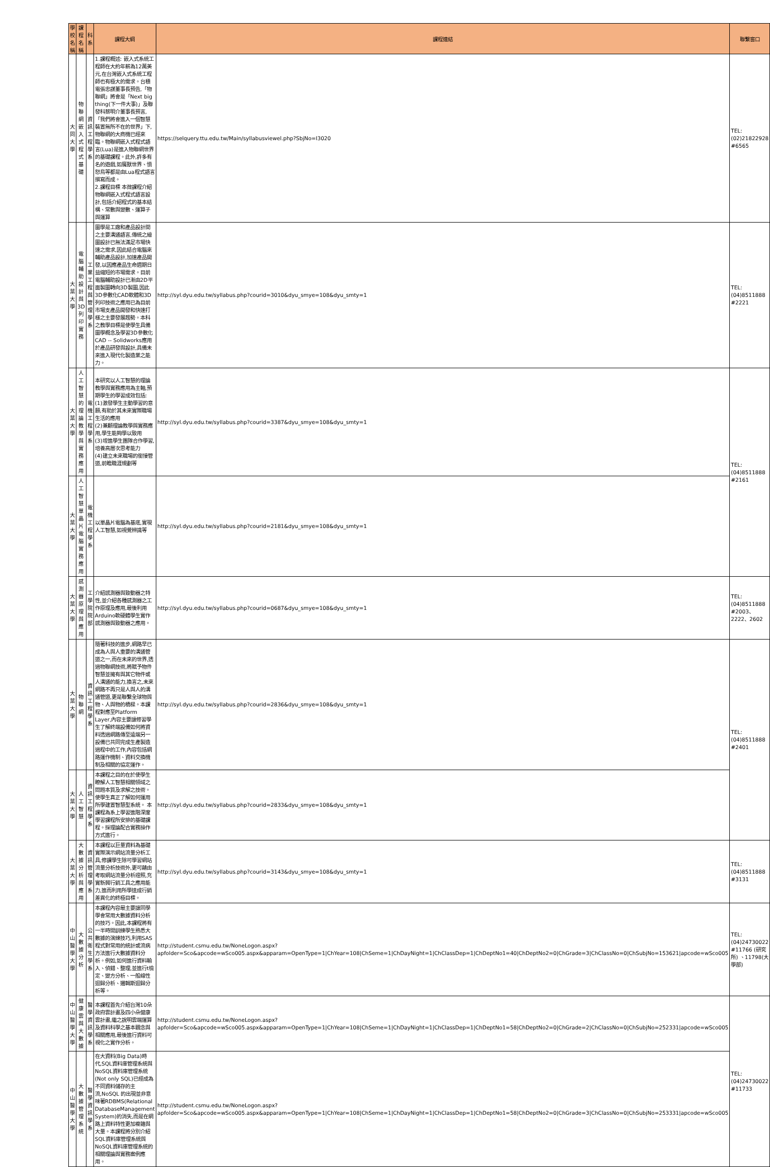| 學校名稱 | 課程名稱 | 科系 | 課程大綱 | 課程連結 | 聯繫窗口 |
| --- | --- | --- | --- | --- | --- |
| 大同大學 | 物聯網嵌入式程式基礎 | 資訊工程學系 | 1.課程概述: 嵌入式系統工程師在大約年薪為12萬美元,在台灣嵌入式系統工程師也有極大的需求。台積電張忠謀董事長預告,「物聯網」將會是「Next big thing(下一件大事)」及聯發科蔡明介董事長預言,「我們將會進入一個智慧裝置無所不在的世界」下,物聯網的大商機已經來臨。物聯網嵌入式程式語言(Lua)是進入物聯網世界的基礎課程。此外,許多有名的遊戲,如魔獸世界、憤怒鳥等都是由Lua程式語言撰寫而成。 2.課程目標 本微課程介紹物聯網嵌入式程式語言設計,包括介紹程式的基本結構、常數與變數、運算子與運算 | https://selquery.ttu.edu.tw/Main/syllabusviewel.php?SbjNo=I3020 | TEL:(02)21822928 #6565 |
| 大葉大學 | 電腦輔助設計與3D列印實務 | 工業工程與管理學系 | 圖學是工廠和產品設計間之主要溝通語言,傳統之繪圖設計已無法滿足市場快速之需求,因此結合電腦來輔助產品設計,加速產品開發,以因應產品生命週期日益縮短的市場需求。目前電腦輔助設計已漸由2D平面製圖轉向3D製圖,因此3D參數化CAD軟體和3D列印技術之應用已為目前市場支產品開發和快速打樣之主要發展趨勢。本科之教學目標是使學生具備圖學概念及學習3D參數化CAD -- Solidworks應用於產品研發與設計,具備未來進入現代化製造業之能力。 | http://syl.dyu.edu.tw/syllabus.php?courid=3010&dyu_smye=108&dyu_smty=1 | TEL:(04)8511888 #2221 |
| 大葉大學 | 人工智慧的理論教學與實務應用 | 電機工程學系 | 本研究以人工智慧的理論教學與實務應用為主軸,預期學生的學習成效包括: (1)激發學生主動學習的意願,有助於其未來實際職場生活的應用 (2)兼顧理論教學與實務應用,學生能夠學以致用 (3)增進學生團隊合作學習,培養高層次思考能力 (4)建立未來職場的銜接管道,前瞻職涯規劃等 | http://syl.dyu.edu.tw/syllabus.php?courid=3387&dyu_smye=108&dyu_smty=1 | TEL:(04)8511888 #2161 |
| 大葉大學 | 人工智慧單晶片電腦實務應用 | 電機工程學系 | 以單晶片電腦為基底,實現人工智慧,如視覺辨識等 | http://syl.dyu.edu.tw/syllabus.php?courid=2181&dyu_smye=108&dyu_smty=1 | |
| 大葉大學 | 感測器原理與應用 | 工學院院部 | 介紹感測器與致動器之特性,並介紹各種感測器之工作原理及應用,最後利用Arduino軟硬體學生實作感測器與致動器之應用。 | http://syl.dyu.edu.tw/syllabus.php?courid=0687&dyu_smye=108&dyu_smty=1 | TEL:(04)8511888 #2003、2222、2602 |
| 大葉大學 | 物聯網 | 資訊工程學系 | 隨著科技的進步,網路早已成為人與人重要的溝通管道之一,而在未來的世界,透過物聯網技術,將賦予物件智慧並擁有與其它物件或人溝通的能力,換言之,未來網路不再只是人與人的溝通管道,更是聯繫全球物與物、人與物的橋樑。本課程對應至Platform Layer,內容主要讓修習學生了解終端設備如何將資料透過網路傳至遠端另一設備已共同完成生產製造過程中的工作,內容包括網路運作機制、資料交換機制及相關的協定運作。 | http://syl.dyu.edu.tw/syllabus.php?courid=2836&dyu_smye=108&dyu_smty=1 | TEL:(04)8511888 #2401 |
| 大葉大學 | 人工智慧 | 資訊工程學系 | 本課程之目的在於使學生瞭解人工智慧相關領域之問題本質及求解之技術。使學生真正了解如何運用所學建置智慧型系統。 本課程為系上學習進階深度學習課程所安排的基礎課程。採理論配合實務操作方式進行。 | http://syl.dyu.edu.tw/syllabus.php?courid=2833&dyu_smye=108&dyu_smty=1 | |
| 大葉大學 | 大數據分析與應用 | 資訊管理學系 | 本課程以巨量資料為基礎實際演示網站流量分析工具,修課學生除可學習網站流量分析技術外,更可藉由考取網站流量分析證照,充實新興行銷工具之應用能力,進而利用所學達成行銷差異化的終極目標。 | http://syl.dyu.edu.tw/syllabus.php?courid=3143&dyu_smye=108&dyu_smty=1 | TEL:(04)8511888 #3131 |
| 中山醫學大學 | 大數據分析 | 公共衛生學系 | 本課程內容最主要讓同學學會常用大數據資料分析的技巧。因此,本課程將有一半時間訓練學生熟悉大數據的演練技巧,利用SAS程式對常用的統計或流病方法進行大數據資料分析。例如,如何進行資料輸入、偵錯、整理,並進行t檢定、變方分析、一般線性迴歸分析、邏輯斯迴歸分析等。 | http://student.csmu.edu.tw/NoneLogon.aspx?apfolder=Sco&apcode=wSco005.aspx&apparam=OpenType=1/ChYear=108/ChSeme=1/ChDayNight=1/ChClassDep=1/ChDeptNo1=40/ChDeptNo2=0/ChGrade=3/ChClassNo=0/ChSubjNo=153621/apcode=wSco005 | TEL:(04)24730022 #11766 (研究所) 、11798(大學部) |
| 中山醫學大學 | 健康雲與大數據 | 醫學資訊學系 | 本課程首先介紹台灣10朵政府雲計畫及四小朵健康雲計畫,繼之說明雲端運算及資料科學之基本觀念與相關應用,最後進行資料可視化之實作分析。 | http://student.csmu.edu.tw/NoneLogon.aspx?apfolder=Sco&apcode=wSco005.aspx&apparam=OpenType=1/ChYear=108/ChSeme=1/ChDayNight=1/ChClassDep=1/ChDeptNo1=58/ChDeptNo2=0/ChGrade=2/ChClassNo=0/ChSubjNo=252331/apcode=wSco005 | TEL:(04)24730022 #11733 |
| 中山醫學大學 | 大數據管理系統 | 醫學資訊學系 | 在大資料(Big Data)時代,SQL資料庫管理系統與NoSQL資料庫管理系統(Not only SQL)已經成為不同資料儲存的主流,NoSQL 的出現並非意味著RDBMS(Relational DatabaseManagement System)的消失,而是在網路上資料特性更加複雜與大量。本課程將分別介紹SQL資料庫管理系統與NoSQL資料庫管理系統的相關理論與實務案例應用。 | http://student.csmu.edu.tw/NoneLogon.aspx?apfolder=Sco&apcode=wSco005.aspx&apparam=OpenType=1/ChYear=108/ChSeme=1/ChDayNight=1/ChClassDep=1/ChDeptNo1=58/ChDeptNo2=0/ChGrade=3/ChClassNo=0/ChSubjNo=253331/apcode=wSco005 | |